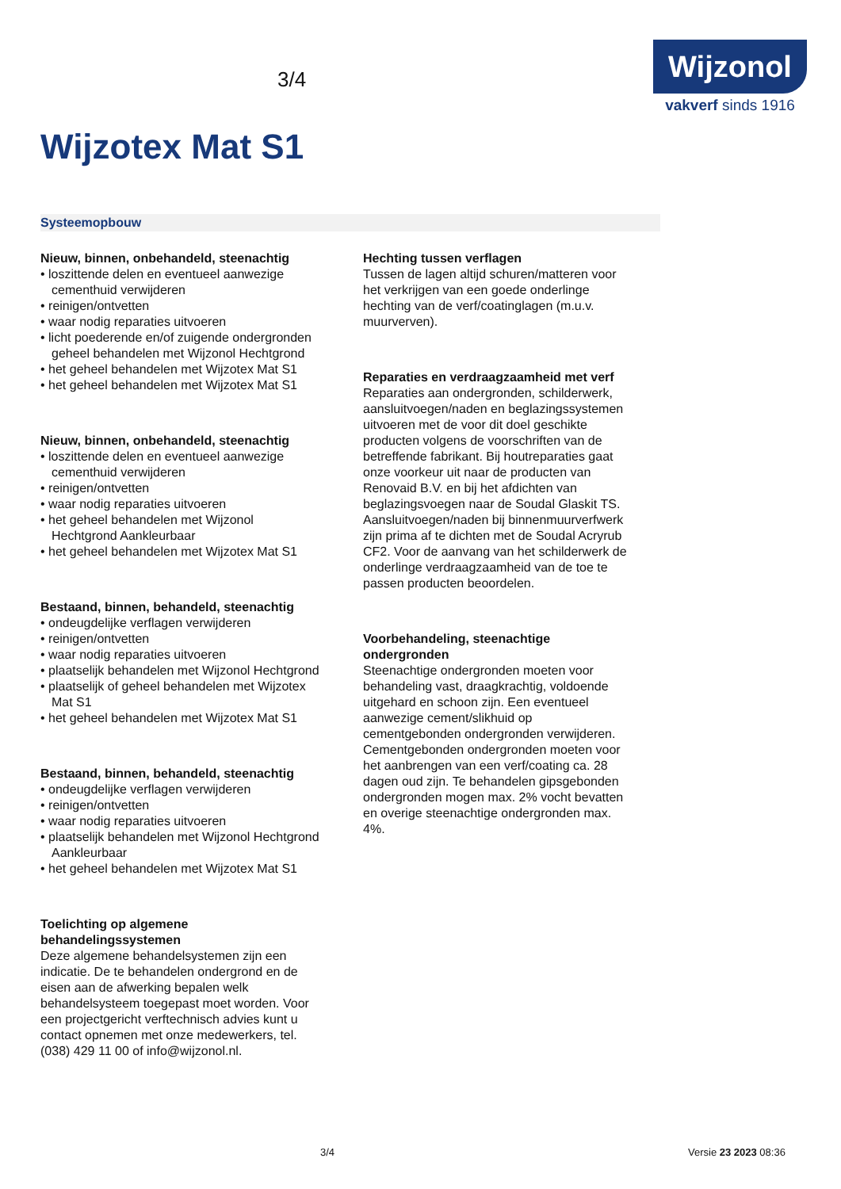3/4
Wijzonol
vakverf sinds 1916
Wijzotex Mat S1
Systeemopbouw
Nieuw, binnen, onbehandeld, steenachtig
• loszittende delen en eventueel aanwezige cementhuid verwijderen
• reinigen/ontvetten
• waar nodig reparaties uitvoeren
• licht poederende en/of zuigende ondergronden geheel behandelen met Wijzonol Hechtgrond
• het geheel behandelen met Wijzotex Mat S1
• het geheel behandelen met Wijzotex Mat S1
Nieuw, binnen, onbehandeld, steenachtig
• loszittende delen en eventueel aanwezige cementhuid verwijderen
• reinigen/ontvetten
• waar nodig reparaties uitvoeren
• het geheel behandelen met Wijzonol Hechtgrond Aankleurbaar
• het geheel behandelen met Wijzotex Mat S1
Bestaand, binnen, behandeld, steenachtig
• ondeugdelijke verflagen verwijderen
• reinigen/ontvetten
• waar nodig reparaties uitvoeren
• plaatselijk behandelen met Wijzonol Hechtgrond
• plaatselijk of geheel behandelen met Wijzotex Mat S1
• het geheel behandelen met Wijzotex Mat S1
Bestaand, binnen, behandeld, steenachtig
• ondeugdelijke verflagen verwijderen
• reinigen/ontvetten
• waar nodig reparaties uitvoeren
• plaatselijk behandelen met Wijzonol Hechtgrond Aankleurbaar
• het geheel behandelen met Wijzotex Mat S1
Toelichting op algemene behandelingssystemen
Deze algemene behandelsystemen zijn een indicatie. De te behandelen ondergrond en de eisen aan de afwerking bepalen welk behandelsysteem toegepast moet worden. Voor een projectgericht verftechnisch advies kunt u contact opnemen met onze medewerkers, tel. (038) 429 11 00 of info@wijzonol.nl.
Hechting tussen verflagen
Tussen de lagen altijd schuren/matteren voor het verkrijgen van een goede onderlinge hechting van de verf/coatinglagen (m.u.v. muurverven).
Reparaties en verdraagzaamheid met verf
Reparaties aan ondergronden, schilderwerk, aansluitvoegen/naden en beglazingssystemen uitvoeren met de voor dit doel geschikte producten volgens de voorschriften van de betreffende fabrikant. Bij houtreparaties gaat onze voorkeur uit naar de producten van Renovaid B.V. en bij het afdichten van beglazingsvoegen naar de Soudal Glaskit TS. Aansluitvoegen/naden bij binnenmuurverfwerk zijn prima af te dichten met de Soudal Acryrub CF2. Voor de aanvang van het schilderwerk de onderlinge verdraagzaamheid van de toe te passen producten beoordelen.
Voorbehandeling, steenachtige ondergronden
Steenachtige ondergronden moeten voor behandeling vast, draagkrachtig, voldoende uitgehard en schoon zijn. Een eventueel aanwezige cement/slikhuid op cementgebonden ondergronden verwijderen. Cementgebonden ondergronden moeten voor het aanbrengen van een verf/coating ca. 28 dagen oud zijn. Te behandelen gipsgebonden ondergronden mogen max. 2% vocht bevatten en overige steenachtige ondergronden max. 4%.
3/4 Versie 23 2023 08:36